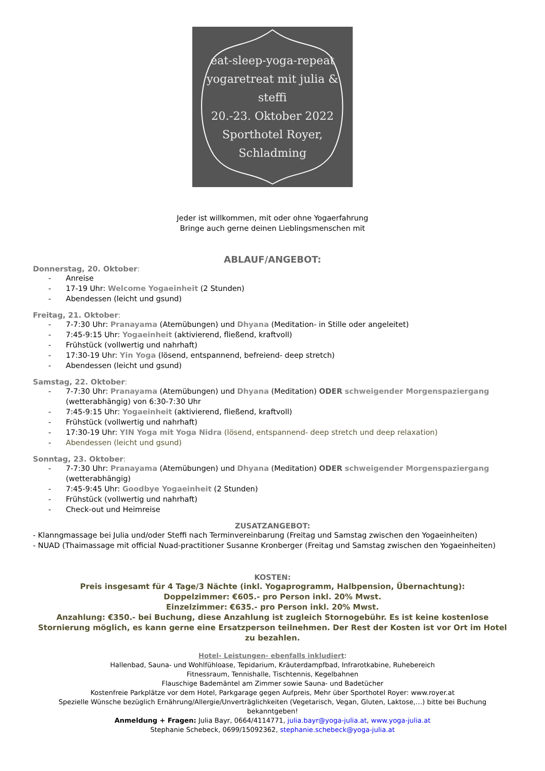eat-sleep-yoga-repeat
yogaretreat mit julia & steffi
20.-23. Oktober 2022
Sporthotel Royer, Schladming
Jeder ist willkommen, mit oder ohne Yogaerfahrung
Bringe auch gerne deinen Lieblingsmenschen mit
ABLAUF/ANGEBOT:
Donnerstag, 20. Oktober:
- Anreise
- 17-19 Uhr: Welcome Yogaeinheit (2 Stunden)
- Abendessen (leicht und gsund)
Freitag, 21. Oktober:
- 7-7:30 Uhr: Pranayama (Atemübungen) und Dhyana (Meditation- in Stille oder angeleitet)
- 7:45-9:15 Uhr: Yogaeinheit (aktivierend, fließend, kraftvoll)
- Frühstück (vollwertig und nahrhaft)
- 17:30-19 Uhr: Yin Yoga (lösend, entspannend, befreiend- deep stretch)
- Abendessen (leicht und gsund)
Samstag, 22. Oktober:
- 7-7:30 Uhr: Pranayama (Atemübungen) und Dhyana (Meditation) ODER schweigender Morgenspaziergang (wetterabhängig) von 6:30-7:30 Uhr
- 7:45-9:15 Uhr: Yogaeinheit (aktivierend, fließend, kraftvoll)
- Frühstück (vollwertig und nahrhaft)
- 17:30-19 Uhr: YIN Yoga mit Yoga Nidra (lösend, entspannend- deep stretch und deep relaxation)
- Abendessen (leicht und gsund)
Sonntag, 23. Oktober:
- 7-7:30 Uhr: Pranayama (Atemübungen) und Dhyana (Meditation) ODER schweigender Morgenspaziergang (wetterabhängig)
- 7:45-9:45 Uhr: Goodbye Yogaeinheit (2 Stunden)
- Frühstück (vollwertig und nahrhaft)
- Check-out und Heimreise
ZUSATZANGEBOT:
- Klanngmassage bei Julia und/oder Steffi nach Terminvereinbarung (Freitag und Samstag zwischen den Yogaeinheiten)
- NUAD (Thaimassage mit official Nuad-practitioner Susanne Kronberger (Freitag und Samstag zwischen den Yogaeinheiten)
KOSTEN:
Preis insgesamt für 4 Tage/3 Nächte (inkl. Yogaprogramm, Halbpension, Übernachtung):
Doppelzimmer: €605.- pro Person inkl. 20% Mwst.
Einzelzimmer: €635.- pro Person inkl. 20% Mwst.
Anzahlung: €350.- bei Buchung, diese Anzahlung ist zugleich Stornogebühr. Es ist keine kostenlose Stornierung möglich, es kann gerne eine Ersatzperson teilnehmen. Der Rest der Kosten ist vor Ort im Hotel zu bezahlen.
Hotel- Leistungen- ebenfalls inkludiert:
Hallenbad, Sauna- und Wohlfühloase, Tepidarium, Kräuterdampfbad, Infrarotkabine, Ruhebereich
Fitnessraum, Tennishalle, Tischtennis, Kegelbahnen
Flauschige Bademäntel am Zimmer sowie Sauna- und Badetücher
Kostenfreie Parkplätze vor dem Hotel, Parkgarage gegen Aufpreis, Mehr über Sporthotel Royer: www.royer.at
Spezielle Wünsche bezüglich Ernährung/Allergie/Unverträglichkeiten (Vegetarisch, Vegan, Gluten, Laktose,…) bitte bei Buchung bekanntgeben!
Anmeldung + Fragen: Julia Bayr, 0664/4114771, julia.bayr@yoga-julia.at, www.yoga-julia.at
Stephanie Schebeck, 0699/15092362, stephanie.schebeck@yoga-julia.at